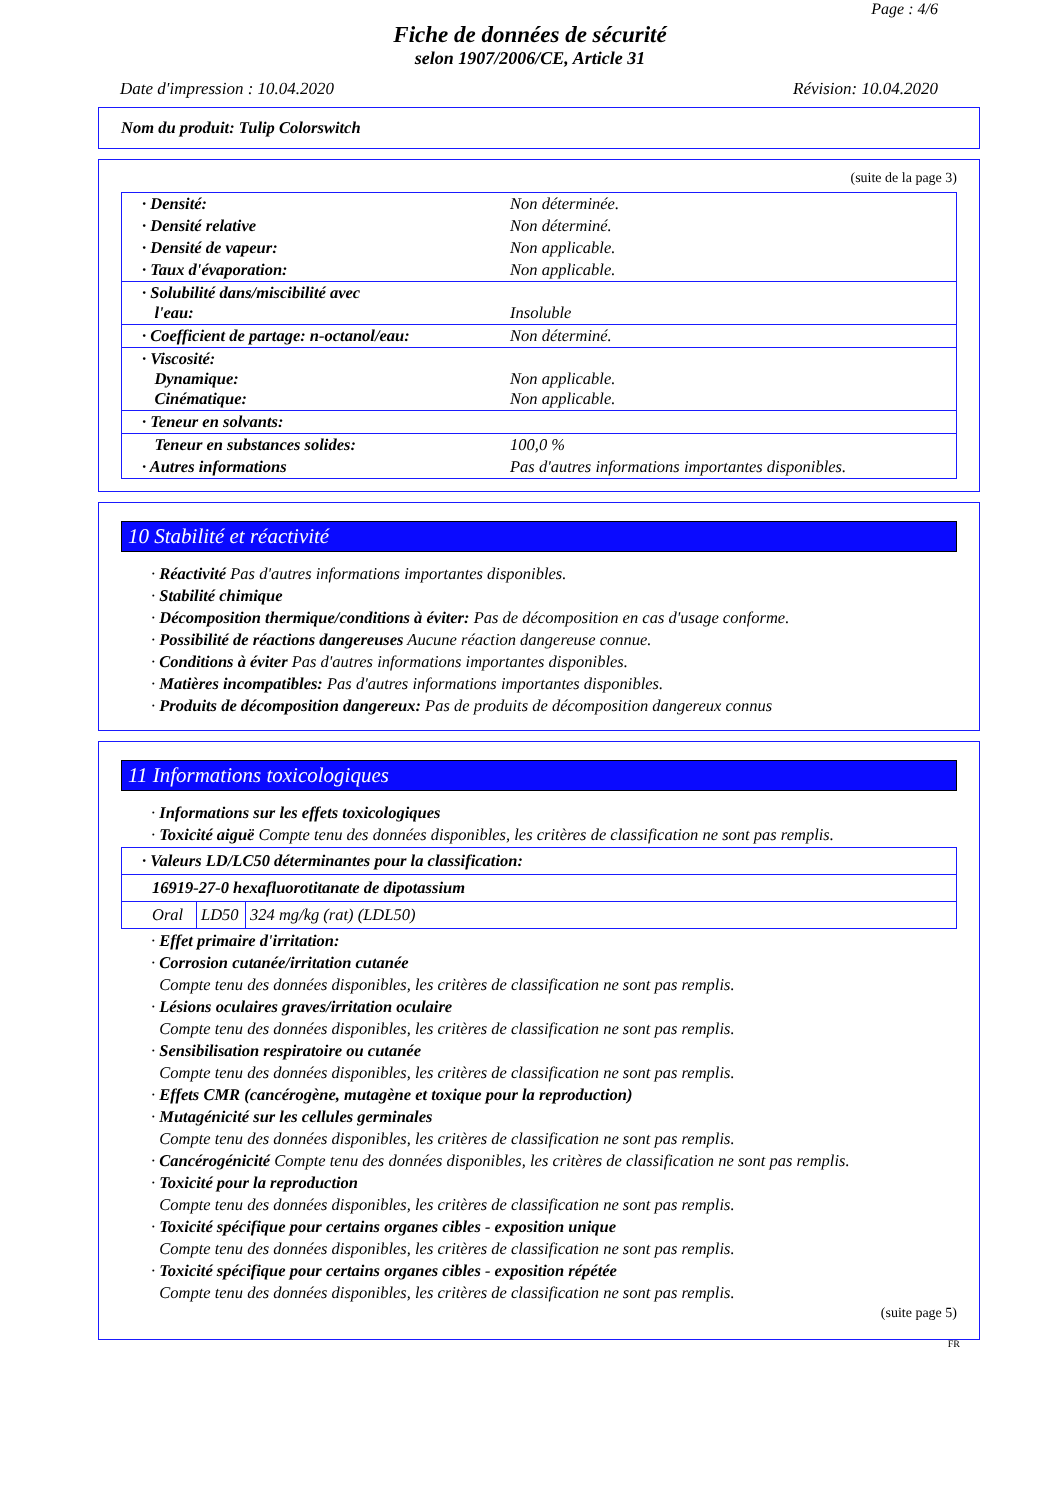Page : 4/6
Fiche de données de sécurité
selon 1907/2006/CE, Article 31
Date d'impression : 10.04.2020 Révision: 10.04.2020
Nom du produit: Tulip Colorswitch
(suite de la page 3)
| · Densité: | Non déterminée. |
| · Densité relative | Non déterminé. |
| · Densité de vapeur: | Non applicable. |
| · Taux d'évaporation: | Non applicable. |
| · Solubilité dans/miscibilité avec l'eau: | Insoluble |
| · Coefficient de partage: n-octanol/eau: | Non déterminé. |
| · Viscosité: Dynamique: Cinématique: | Non applicable. Non applicable. |
| · Teneur en solvants: | |
| Teneur en substances solides: | 100,0 % |
| · Autres informations | Pas d'autres informations importantes disponibles. |
10 Stabilité et réactivité
· Réactivité Pas d'autres informations importantes disponibles.
· Stabilité chimique
· Décomposition thermique/conditions à éviter: Pas de décomposition en cas d'usage conforme.
· Possibilité de réactions dangereuses Aucune réaction dangereuse connue.
· Conditions à éviter Pas d'autres informations importantes disponibles.
· Matières incompatibles: Pas d'autres informations importantes disponibles.
· Produits de décomposition dangereux: Pas de produits de décomposition dangereux connus
11 Informations toxicologiques
· Informations sur les effets toxicologiques
· Toxicité aiguë Compte tenu des données disponibles, les critères de classification ne sont pas remplis.
| · Valeurs LD/LC50 déterminantes pour la classification: | | |
| 16919-27-0 hexafluorotitanate de dipotassium | | |
| Oral | LD50 | 324 mg/kg (rat) (LDL50) |
· Effet primaire d'irritation:
· Corrosion cutanée/irritation cutanée
Compte tenu des données disponibles, les critères de classification ne sont pas remplis.
· Lésions oculaires graves/irritation oculaire
Compte tenu des données disponibles, les critères de classification ne sont pas remplis.
· Sensibilisation respiratoire ou cutanée
Compte tenu des données disponibles, les critères de classification ne sont pas remplis.
· Effets CMR (cancérogène, mutagène et toxique pour la reproduction)
· Mutagénicité sur les cellules germinales
Compte tenu des données disponibles, les critères de classification ne sont pas remplis.
· Cancérogénicité Compte tenu des données disponibles, les critères de classification ne sont pas remplis.
· Toxicité pour la reproduction
Compte tenu des données disponibles, les critères de classification ne sont pas remplis.
· Toxicité spécifique pour certains organes cibles - exposition unique
Compte tenu des données disponibles, les critères de classification ne sont pas remplis.
· Toxicité spécifique pour certains organes cibles - exposition répétée
Compte tenu des données disponibles, les critères de classification ne sont pas remplis.
(suite page 5)
FR